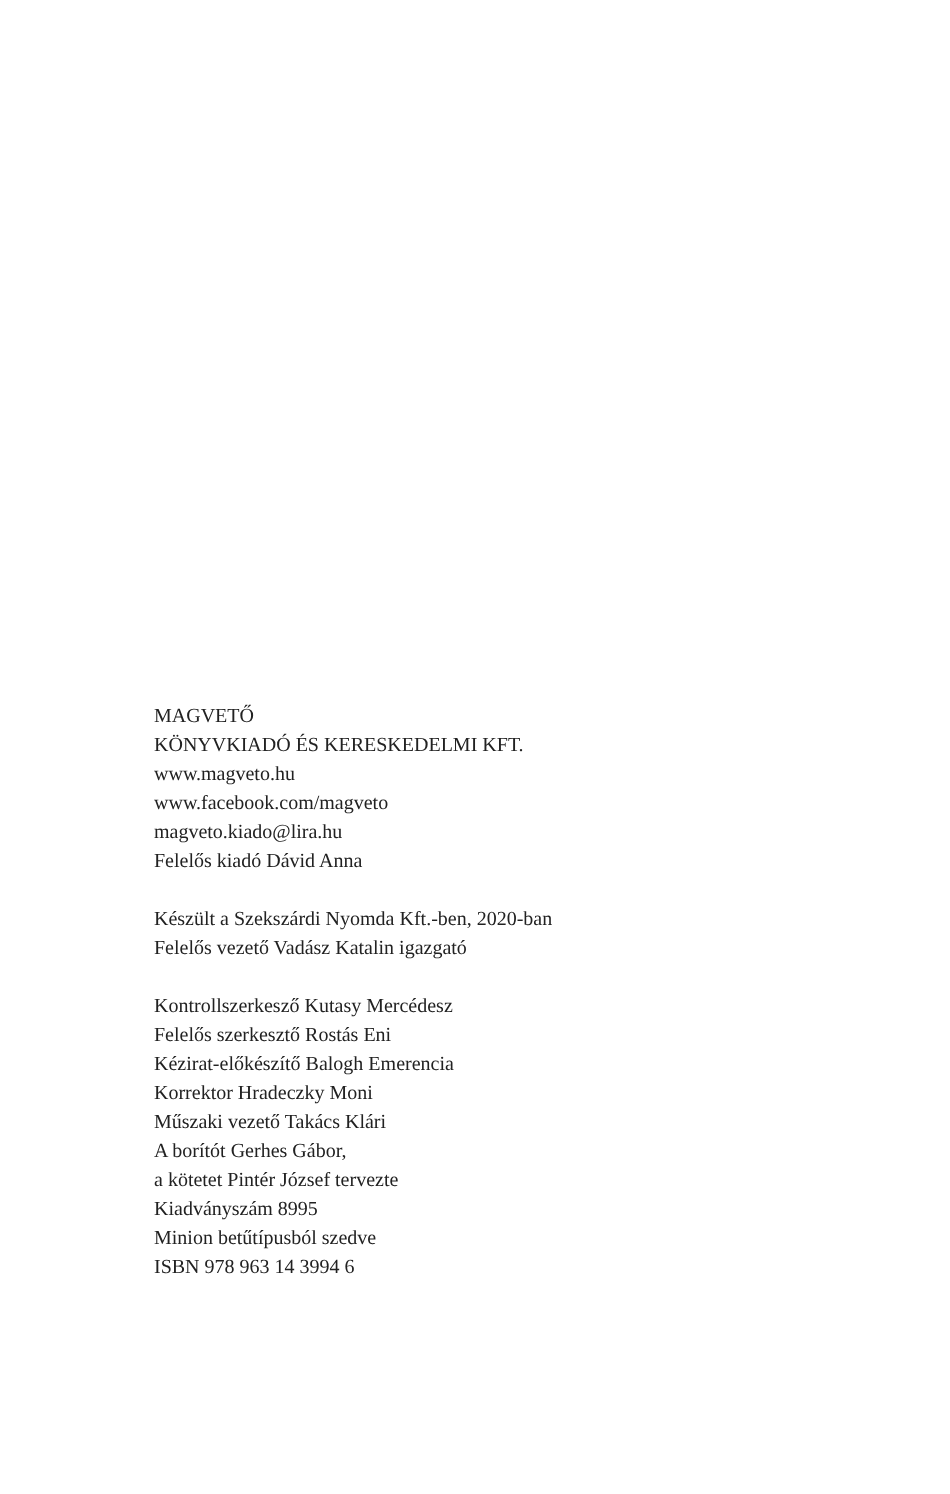MAGVETŐ
KÖNYVKIADÓ ÉS KERESKEDELMI KFT.
www.magveto.hu
www.facebook.com/magveto
magveto.kiado@lira.hu
Felelős kiadó Dávid Anna
Készült a Szekszárdi Nyomda Kft.-ben, 2020-ban
Felelős vezető Vadász Katalin igazgató
Kontrollszerkesző Kutasy Mercédesz
Felelős szerkesztő Rostás Eni
Kézirat-előkészítő Balogh Emerencia
Korrektor Hradeczky Moni
Műszaki vezető Takács Klári
A borítót Gerhes Gábor,
a kötetet Pintér József tervezte
Kiadványszám 8995
Minion betűtípusból szedve
ISBN 978 963 14 3994 6